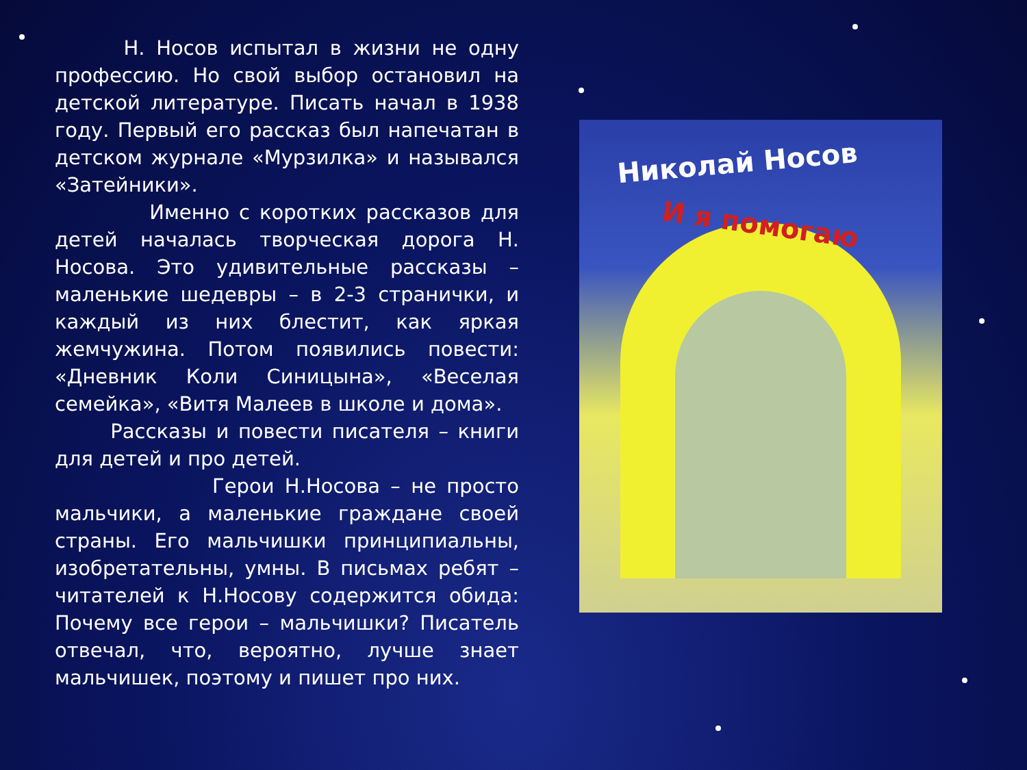Н. Носов испытал в жизни не одну профессию. Но свой выбор остановил на детской литературе. Писать начал в 1938 году. Первый его рассказ был напечатан в детском журнале «Мурзилка» и назывался «Затейники».
Именно с коротких рассказов для детей началась творческая дорога Н. Носова. Это удивительные рассказы – маленькие шедевры – в 2-3 странички, и каждый из них блестит, как яркая жемчужина. Потом появились повести: «Дневник Коли Синицына», «Веселая семейка», «Витя Малеев в школе и дома».
Рассказы и повести писателя – книги для детей и про детей.
Герои Н.Носова – не просто мальчики, а маленькие граждане своей страны. Его мальчишки принципиальны, изобретательны, умны. В письмах ребят – читателей к Н.Носову содержится обида: Почему все герои – мальчишки? Писатель отвечал, что, вероятно, лучше знает мальчишек, поэтому и пишет про них.
Николай Носов
И я помогаю